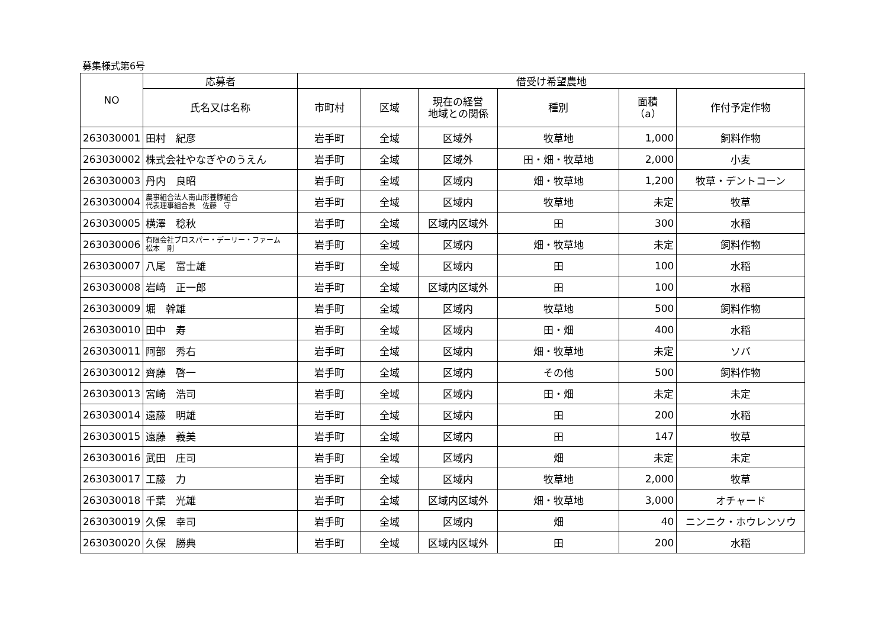募集様式第6号
| NO | 応募者 | 借受け希望農地 | | | | | |
| --- | --- | --- | --- | --- | --- | --- | --- |
| | 氏名又は名称 | 市町村 | 区域 | 現在の経営 地域との関係 | 種別 | 面積 （a） | 作付予定作物 |
| 263030001 | 田村 紀彦 | 岩手町 | 全域 | 区域外 | 牧草地 | 1,000 | 飼料作物 |
| 263030002 | 株式会社やなぎやのうえん | 岩手町 | 全域 | 区域外 | 田・畑・牧草地 | 2,000 | 小麦 |
| 263030003 | 丹内 良昭 | 岩手町 | 全域 | 区域内 | 畑・牧草地 | 1,200 | 牧草・デントコーン |
| 263030004 | 農事組合法人南山形養豚組合 代表理事組合長 佐藤 守 | 岩手町 | 全域 | 区域内 | 牧草地 | 未定 | 牧草 |
| 263030005 | 横澤 稔秋 | 岩手町 | 全域 | 区域内区域外 | 田 | 300 | 水稲 |
| 263030006 | 有限会社プロスパー・デーリー・ファーム 松本 剛 | 岩手町 | 全域 | 区域内 | 畑・牧草地 | 未定 | 飼料作物 |
| 263030007 | 八尾 富士雄 | 岩手町 | 全域 | 区域内 | 田 | 100 | 水稲 |
| 263030008 | 岩﨑 正一郎 | 岩手町 | 全域 | 区域内区域外 | 田 | 100 | 水稲 |
| 263030009 | 堀 幹雄 | 岩手町 | 全域 | 区域内 | 牧草地 | 500 | 飼料作物 |
| 263030010 | 田中 寿 | 岩手町 | 全域 | 区域内 | 田・畑 | 400 | 水稲 |
| 263030011 | 阿部 秀右 | 岩手町 | 全域 | 区域内 | 畑・牧草地 | 未定 | ソバ |
| 263030012 | 齊藤 啓一 | 岩手町 | 全域 | 区域内 | その他 | 500 | 飼料作物 |
| 263030013 | 宮崎 浩司 | 岩手町 | 全域 | 区域内 | 田・畑 | 未定 | 未定 |
| 263030014 | 遠藤 明雄 | 岩手町 | 全域 | 区域内 | 田 | 200 | 水稲 |
| 263030015 | 遠藤 義美 | 岩手町 | 全域 | 区域内 | 田 | 147 | 牧草 |
| 263030016 | 武田 庄司 | 岩手町 | 全域 | 区域内 | 畑 | 未定 | 未定 |
| 263030017 | 工藤 力 | 岩手町 | 全域 | 区域内 | 牧草地 | 2,000 | 牧草 |
| 263030018 | 千葉 光雄 | 岩手町 | 全域 | 区域内区域外 | 畑・牧草地 | 3,000 | オチャード |
| 263030019 | 久保 幸司 | 岩手町 | 全域 | 区域内 | 畑 | 40 | ニンニク・ホウレンソウ |
| 263030020 | 久保 勝典 | 岩手町 | 全域 | 区域内区域外 | 田 | 200 | 水稲 |